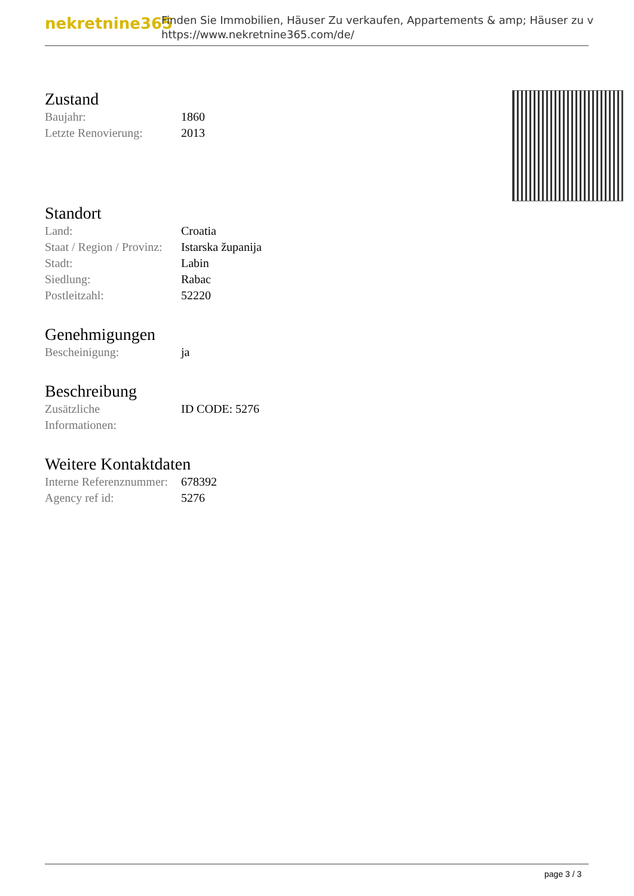nekretnine365
Finden Sie Immobilien, Häuser Zu verkaufen, Appartements & amp; Häuser zu v
https://www.nekretnine365.com/de/
Zustand
| Baujahr: | 1860 |
| Letzte Renovierung: | 2013 |
Standort
| Land: | Croatia |
| Staat / Region / Provinz: | Istarska županija |
| Stadt: | Labin |
| Siedlung: | Rabac |
| Postleitzahl: | 52220 |
Genehmigungen
| Bescheinigung: | ja |
Beschreibung
| Zusätzliche Informationen: | ID CODE: 5276 |
Weitere Kontaktdaten
| Interne Referenznummer: | 678392 |
| Agency ref id: | 5276 |
page 3 / 3